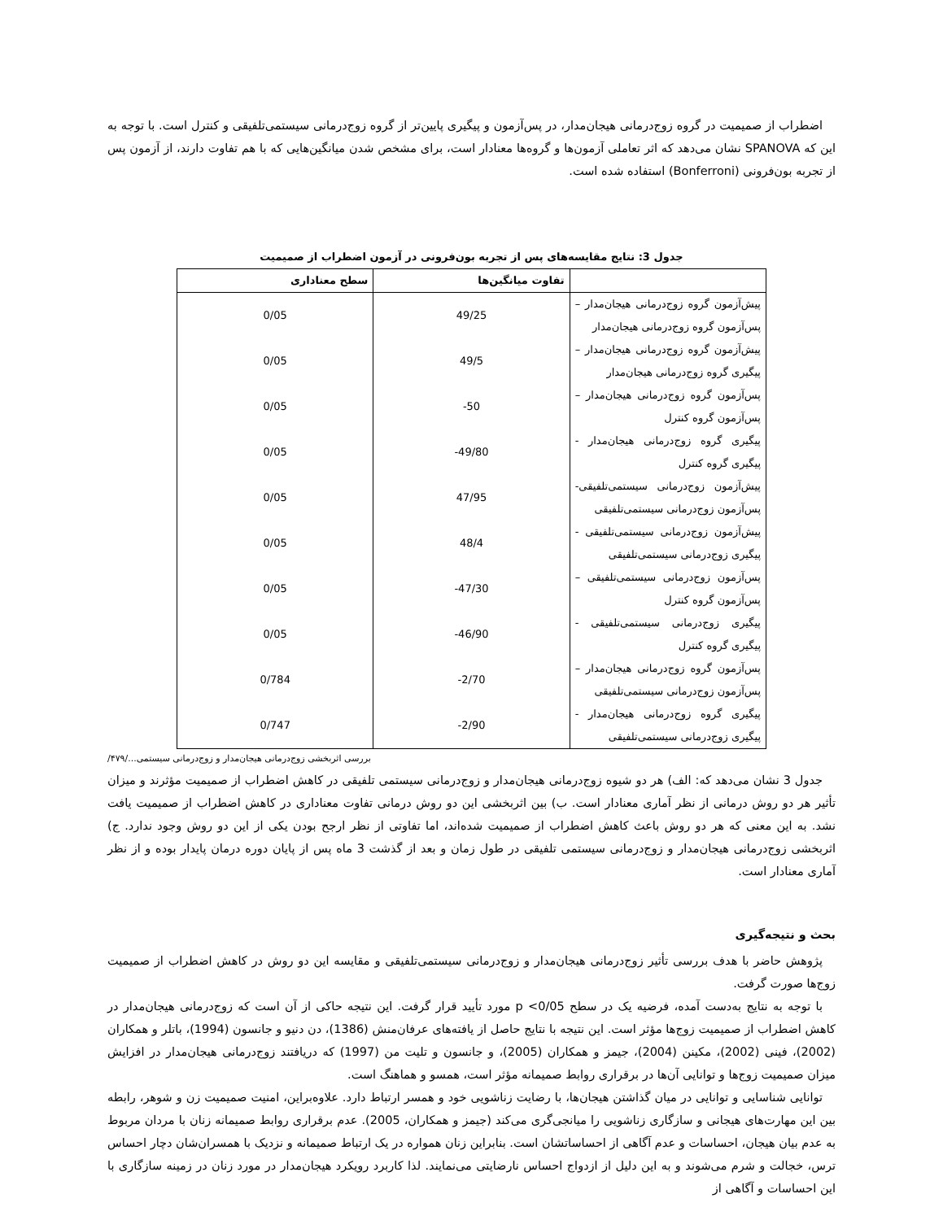اضطراب از صمیمیت در گروه زوج‌درمانی هیجان‌مدار، در پس‌آزمون و پیگیری پایین‌تر از گروه زوج‌درمانی سیستمی‌تلفیقی و کنترل است. با توجه به این که SPANOVA نشان می‌دهد که اثر تعاملی آزمون‌ها و گروه‌ها معنادار است، برای مشخص شدن میانگین‌هایی که با هم تفاوت دارند، از آزمون پس از تجربه بون‌فرونی (Bonferroni) استفاده شده است.
جدول 3: نتایج مقایسه‌های پس از تجربه بون‌فرونی در آزمون اضطراب از صمیمیت
| | تفاوت میانگین‌ها | سطح معناداری |
| --- | --- | --- |
| پیش‌آزمون گروه زوج‌درمانی هیجان‌مدار – پس‌آزمون گروه زوج‌درمانی هیجان‌مدار | 49/25 | 0/05 |
| پیش‌آزمون گروه زوج‌درمانی هیجان‌مدار – پیگیری گروه زوج‌درمانی هیجان‌مدار | 49/5 | 0/05 |
| پس‌آزمون گروه زوج‌درمانی هیجان‌مدار – پس‌آزمون گروه کنترل | -50 | 0/05 |
| پیگیری گروه زوج‌درمانی هیجان‌مدار - پیگیری گروه کنترل | -49/80 | 0/05 |
| پیش‌آزمون زوج‌درمانی سیستمی‌تلفیقی- پس‌آزمون زوج‌درمانی سیستمی‌تلفیقی | 47/95 | 0/05 |
| پیش‌آزمون زوج‌درمانی سیستمی‌تلفیقی - پیگیری زوج‌درمانی سیستمی‌تلفیقی | 48/4 | 0/05 |
| پس‌آزمون زوج‌درمانی سیستمی‌تلفیقی – پس‌آزمون گروه کنترل | -47/30 | 0/05 |
| پیگیری زوج‌درمانی سیستمی‌تلفیقی - پیگیری گروه کنترل | -46/90 | 0/05 |
| پس‌آزمون گروه زوج‌درمانی هیجان‌مدار – پس‌آزمون زوج‌درمانی سیستمی‌تلفیقی | -2/70 | 0/784 |
| پیگیری گروه زوج‌درمانی هیجان‌مدار - پیگیری زوج‌درمانی سیستمی‌تلفیقی | -2/90 | 0/747 |
بررسی اثربخشی زوج‌درمانی هیجان‌مدار و زوج‌درمانی سیستمی.../۴۷۹/
جدول 3 نشان می‌دهد که: الف) هر دو شیوه زوج‌درمانی هیجان‌مدار و زوج‌درمانی سیستمی تلفیقی در کاهش اضطراب از صمیمیت مؤثرند و میزان تأثیر هر دو روش درمانی از نظر آماری معنادار است. ب) بین اثربخشی این دو روش درمانی تفاوت معناداری در کاهش اضطراب از صمیمیت یافت نشد. به این معنی که هر دو روش باعث کاهش اضطراب از صمیمیت شده‌اند، اما تفاوتی از نظر ارجح بودن یکی از این دو روش وجود ندارد. ج) اثربخشی زوج‌درمانی هیجان‌مدار و زوج‌درمانی سیستمی تلفیقی در طول زمان و بعد از گذشت 3 ماه پس از پایان دوره درمان پایدار بوده و از نظر آماری معنادار است.
بحث و نتیجه‌گیری
پژوهش حاضر با هدف بررسی تأثیر زوج‌درمانی هیجان‌مدار و زوج‌درمانی سیستمی‌تلفیقی و مقایسه این دو روش در کاهش اضطراب از صمیمیت زوج‌ها صورت گرفت.
با توجه به نتایج به‌دست آمده، فرضیه یک در سطح p <0/05 مورد تأیید قرار گرفت. این نتیجه حاکی از آن است که زوج‌درمانی هیجان‌مدار در کاهش اضطراب از صمیمیت زوج‌ها مؤثر است. این نتیجه با نتایج حاصل از یافته‌های عرفان‌منش (1386)، دن دنیو و جانسون (1994)، باتلر و همکاران (2002)، فینی (2002)، مکینن (2004)، جیمز و همکاران (2005)، و جانسون و تلیت من (1997) که دریافتند زوج‌درمانی هیجان‌مدار در افزایش میزان صمیمیت زوج‌ها و توانایی آن‌ها در برقراری روابط صمیمانه مؤثر است، همسو و هماهنگ است.
توانایی شناسایی و توانایی در میان گذاشتن هیجان‌ها، با رضایت زناشویی خود و همسر ارتباط دارد. علاوه‌براین، امنیت صمیمیت زن و شوهر، رابطه بین این مهارت‌های هیجانی و سازگاری زناشویی را میانجی‌گری می‌کند (جیمز و همکاران، 2005). عدم برقراری روابط صمیمانه زنان با مردان مربوط به عدم بیان هیجان، احساسات و عدم آگاهی از احساساتشان است. بنابراین زنان همواره در یک ارتباط صمیمانه و نزدیک با همسران‌شان دچار احساس ترس، خجالت و شرم می‌شوند و به این دلیل از ازدواج احساس نارضایتی می‌نمایند. لذا کاربرد رویکرد هیجان‌مدار در مورد زنان در زمینه سازگاری با این احساسات و آگاهی از